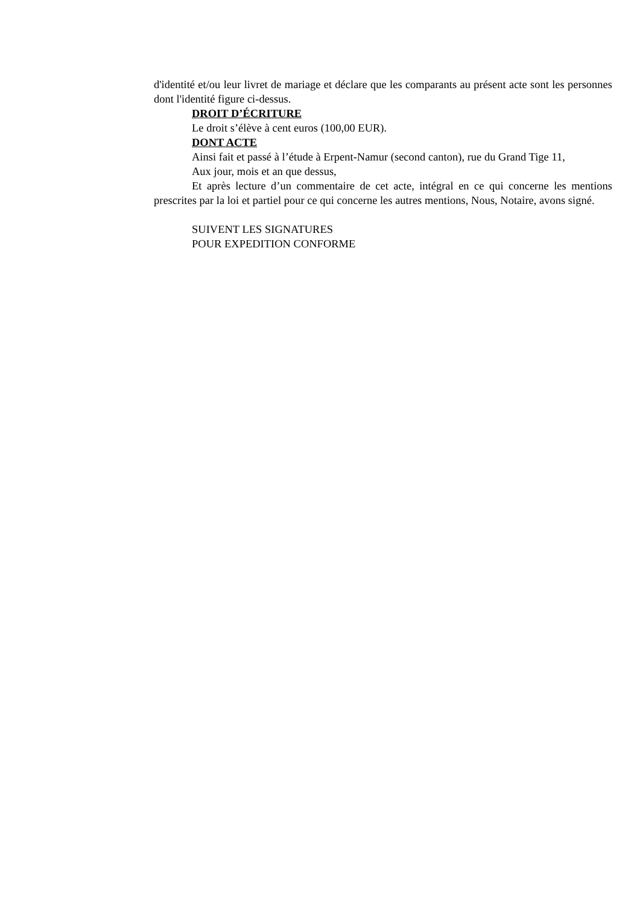d'identité et/ou leur livret de mariage et déclare que les comparants au présent acte sont les personnes dont l'identité figure ci-dessus.
DROIT D’ÉCRITURE
Le droit s’élève à cent euros (100,00 EUR).
DONT ACTE
Ainsi fait et passé à l’étude à Erpent-Namur (second canton), rue du Grand Tige 11,
Aux jour, mois et an que dessus,
Et après lecture d’un commentaire de cet acte, intégral en ce qui concerne les mentions prescrites par la loi et partiel pour ce qui concerne les autres mentions, Nous, Notaire, avons signé.
SUIVENT LES SIGNATURES
POUR EXPEDITION CONFORME